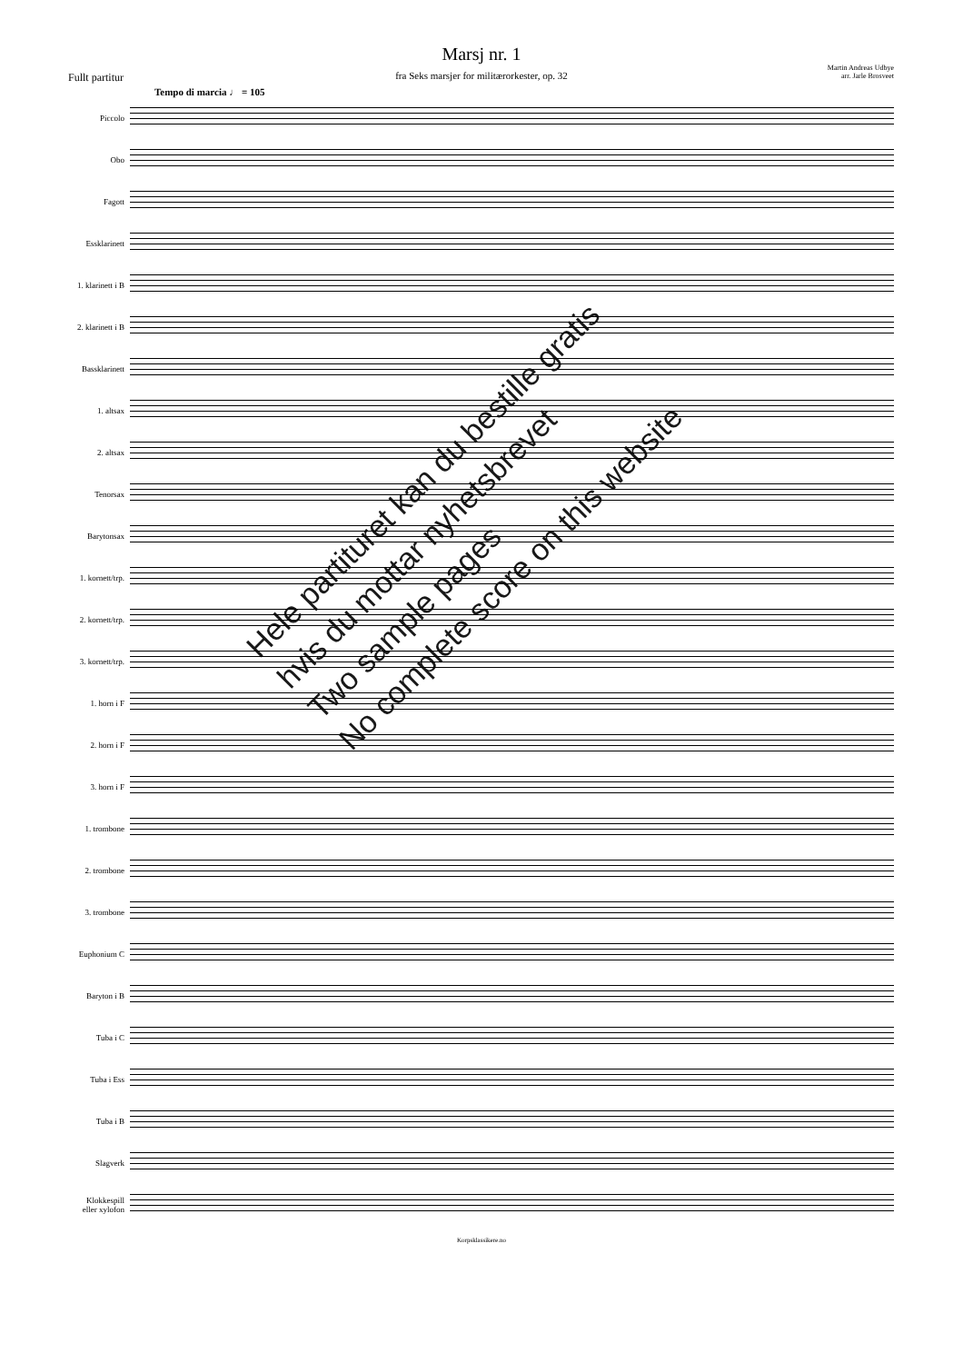Marsj nr. 1
fra Seks marsjer for militærorkester, op. 32
Fullt partitur
Martin Andreas Udbye
arr. Jarle Brosveet
Tempo di marcia ♩ = 105
Piccolo
Obo
Fagott
Essklarinett
1. klarinett i B
2. klarinett i B
Bassklarinett
1. altsax
2. altsax
Tenorsax
Barytonsax
1. kornett/trp.
2. kornett/trp.
3. kornett/trp.
1. horn i F
2. horn i F
3. horn i F
1. trombone
2. trombone
3. trombone
Euphonium C
Baryton i B
Tuba i C
Tuba i Ess
Tuba i B
Slagverk
Klokkespill
eller xylofon
Korpsklassikere.no
Hele partituret kan du bestille gratis
hvis du mottar nyhetsbrevet
Two sample pages
No complete score on this website